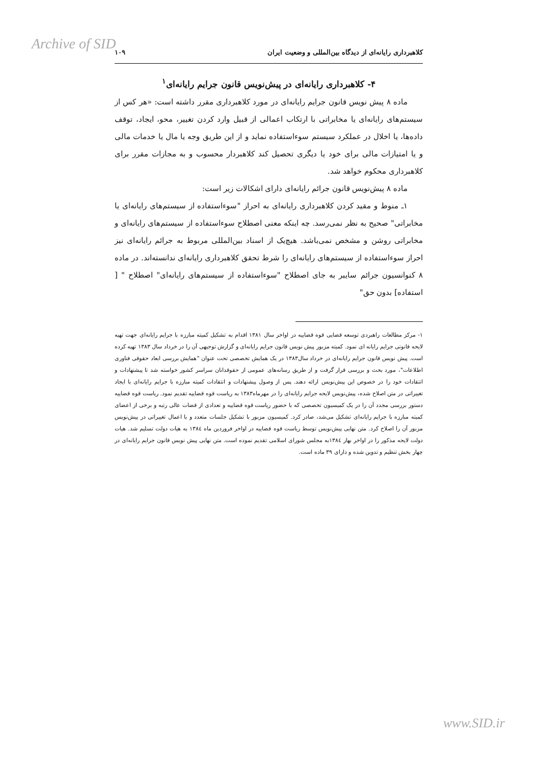Archive of SID
کلاهبرداری رایانه‌ای از دیدگاه بین‌المللی و وضعیت ایران ۱۰۹
۴- کلاهبرداری رایانه‌ای در پیش‌نویس قانون جرایم رایانه‌ای<sup>۱</sup>
ماده ۸ پیش نویس قانون جرایم رایانه‌ای در مورد کلاهبرداری مقرر داشته است: «هر کس از سیستم‌های رایانه‌ای یا مخابراتی با ارتکاب اعمالی از قبیل وارد کردن تغییر، محو، ایجاد، توقف داده‌ها، یا اخلال در عملکرد سیستم سوءاستفاده نماید و از این طریق وجه یا مال یا خدمات مالی و یا امتیازات مالی برای خود یا دیگری تحصیل کند کلاهبردار محسوب و به مجازات مقرر برای کلاهبرداری محکوم خواهد شد.
ماده ۸ پیش‌نویس قانون جرائم رایانه‌ای دارای اشکالات زیر است:
۱ـ منوط و مقید کردن کلاهبرداری رایانه‌ای به احراز "سوءاستفاده از سیستم‌های رایانه‌ای یا مخابراتی" صحیح به نظر نمی‌رسد. چه اینکه معنی اصطلاح سوءاستفاده از سیستم‌های رایانه‌ای و مخابراتی روشن و مشخص نمی‌باشد. هیچ‌یک از اسناد بین‌المللی مربوط به جرائم رایانه‌ای نیز احراز سوءاستفاده از سیستم‌های رایانه‌ای را شرط تحقق کلاهبرداری رایانه‌ای ندانسته‌اند. در ماده ۸ کنوانسیون جرائم سایبر به جای اصطلاح "سوءاستفاده از سیستم‌های رایانه‌ای" اصطلاح " [ استفاده] بدون حق"
۱- مرکز مطالعات راهبردی توسعه قضایی قوه قضاییه در اواخر سال ۱۳۸۱ اقدام به تشکیل کمیته مبارزه با جرایم رایانه‌ای جهت تهیه لایحه قانونی جرایم رایانه ای نمود. کمیته مزبور پیش نویس قانون جرایم رایانه‌ای و گزارش توجیهی آن را در خرداد سال ۱۳۸۳ تهیه کرده است. پیش نویس قانون جرایم رایانه‌ای در خرداد سال۱۳۸۳ در یک همایش تخصصی تحت عنوان "همایش بررسی ابعاد حقوقی فناوری اطلاعات"، مورد بحث و بررسی قرار گرفت و از طریق رسانه‌های عمومی از حقوقدانان سراسر کشور خواسته شد تا پیشنهادات و انتقادات خود را در خصوص این پیش‌نویس ارائه دهند. پس از وصول پیشنهادات و انتقادات کمیته مبارزه با جرایم رایانه‌ای با ایجاد تغییراتی در متن اصلاح شده، پیش‌نویس لایحه جرایم رایانه‌ای را در مهرماه۱۳۸۳ به ریاست قوه قضاییه تقدیم نمود. ریاست قوه قضاییه دستور بررسی مجدد آن را در یک کمیسیون تخصصی که با حضور ریاست قوه قضاییه و تعدادی از قضات عالی رتبه و برخی از اعضای کمیته مبارزه با جرایم رایانه‌ای تشکیل می‌شد، صادر کرد. کمیسیون مزبور با تشکیل جلسات متعدد و با اعمال تغییراتی در پیش‌نویس مزبور آن را اصلاح کرد. متن نهایی پیش‌نویس توسط ریاست قوه قضاییه در اواخر فروردین ماه ۱۳۸٤ به هیات دولت تسلیم شد. هیات دولت لایحه مذکور را در اواخر بهار ۱۳۸٤به مجلس شورای اسلامی تقدیم نموده است. متن نهایی پیش نویس قانون جرایم رایانه‌ای در چهار بخش تنظیم و تدوین شده و دارای ۳۹ ماده است.
www.SID.ir